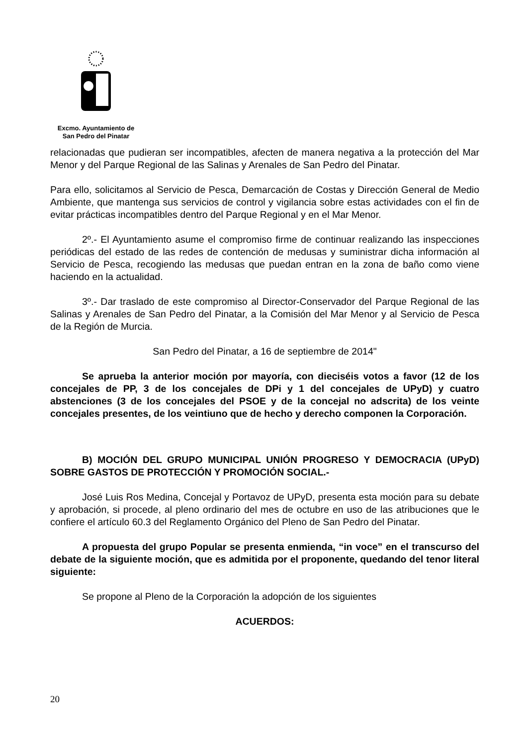Excmo. Ayuntamiento de
San Pedro del Pinatar
relacionadas que pudieran ser incompatibles, afecten de manera negativa a la protección del Mar Menor y del Parque Regional de las Salinas y Arenales de San Pedro del Pinatar.
Para ello, solicitamos al Servicio de Pesca, Demarcación de Costas y Dirección General de Medio Ambiente, que mantenga sus servicios de control y vigilancia sobre estas actividades con el fin de evitar prácticas incompatibles dentro del Parque Regional y en el Mar Menor.
2º.- El Ayuntamiento asume el compromiso firme de continuar realizando las inspecciones periódicas del estado de las redes de contención de medusas y suministrar dicha información al Servicio de Pesca, recogiendo las medusas que puedan entran en la zona de baño como viene haciendo en la actualidad.
3º.- Dar traslado de este compromiso al Director-Conservador del Parque Regional de las Salinas y Arenales de San Pedro del Pinatar, a la Comisión del Mar Menor y al Servicio de Pesca de la Región de Murcia.
San Pedro del Pinatar, a 16 de septiembre de 2014"
Se aprueba la anterior moción por mayoría, con dieciséis votos a favor (12 de los concejales de PP, 3 de los concejales de DPi y 1 del concejales de UPyD) y cuatro abstenciones (3 de los concejales del PSOE y de la concejal no adscrita) de los veinte concejales presentes, de los veintiuno que de hecho y derecho componen la Corporación.
B) MOCIÓN DEL GRUPO MUNICIPAL UNIÓN PROGRESO Y DEMOCRACIA (UPyD) SOBRE GASTOS DE PROTECCIÓN Y PROMOCIÓN SOCIAL.-
José Luis Ros Medina, Concejal y Portavoz de UPyD, presenta esta moción para su debate y aprobación, si procede, al pleno ordinario del mes de octubre en uso de las atribuciones que le confiere el artículo 60.3 del Reglamento Orgánico del Pleno de San Pedro del Pinatar.
A propuesta del grupo Popular se presenta enmienda, “in voce” en el transcurso del debate de la siguiente moción, que es admitida por el proponente, quedando del tenor literal siguiente:
Se propone al Pleno de la Corporación la adopción de los siguientes
ACUERDOS:
20